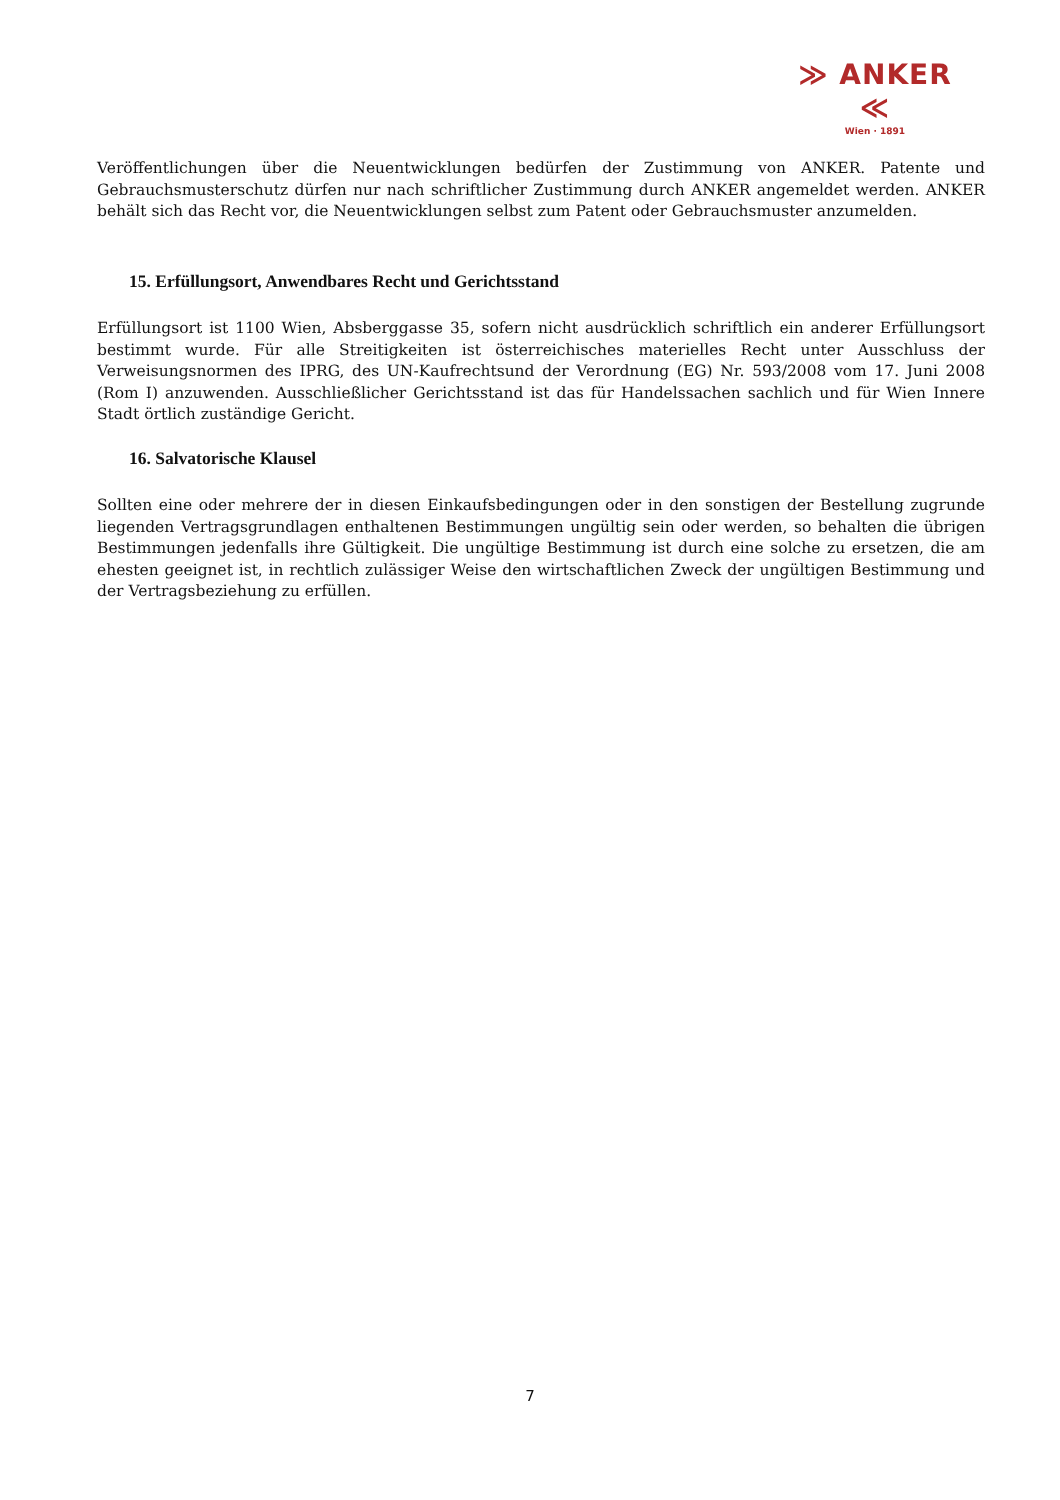≫ ANKER ≪
Wien · 1891
Veröffentlichungen über die Neuentwicklungen bedürfen der Zustimmung von ANKER. Patente und Gebrauchsmusterschutz dürfen nur nach schriftlicher Zustimmung durch ANKER angemeldet werden. ANKER behält sich das Recht vor, die Neuentwicklungen selbst zum Patent oder Gebrauchsmuster anzumelden.
15. Erfüllungsort, Anwendbares Recht und Gerichtsstand
Erfüllungsort ist 1100 Wien, Absberggasse 35, sofern nicht ausdrücklich schriftlich ein anderer Erfüllungsort bestimmt wurde. Für alle Streitigkeiten ist österreichisches materielles Recht unter Ausschluss der Verweisungsnormen des IPRG, des UN-Kaufrechtsund der Verordnung (EG) Nr. 593/2008 vom 17. Juni 2008 (Rom I) anzuwenden. Ausschließlicher Gerichtsstand ist das für Handelssachen sachlich und für Wien Innere Stadt örtlich zuständige Gericht.
16. Salvatorische Klausel
Sollten eine oder mehrere der in diesen Einkaufsbedingungen oder in den sonstigen der Bestellung zugrunde liegenden Vertragsgrundlagen enthaltenen Bestimmungen ungültig sein oder werden, so behalten die übrigen Bestimmungen jedenfalls ihre Gültigkeit. Die ungültige Bestimmung ist durch eine solche zu ersetzen, die am ehesten geeignet ist, in rechtlich zulässiger Weise den wirtschaftlichen Zweck der ungültigen Bestimmung und der Vertragsbeziehung zu erfüllen.
7